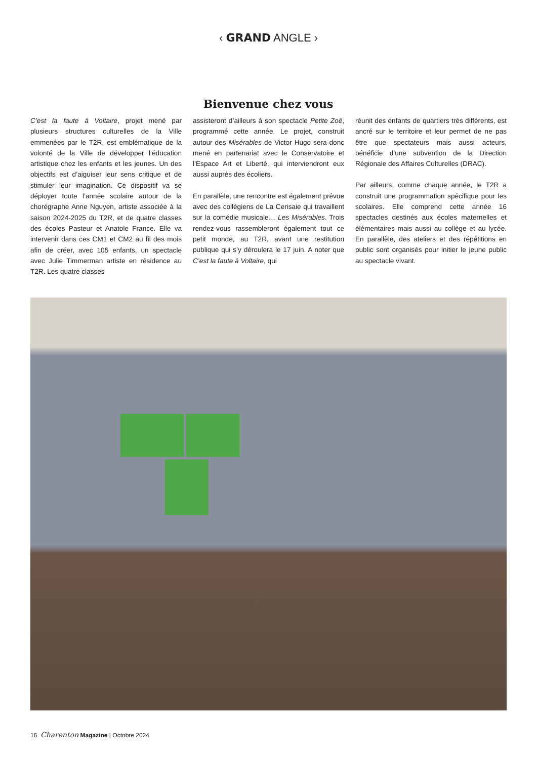‹ GRAND ANGLE ›
Bienvenue chez vous
C’est la faute à Voltaire, projet mené par plusieurs structures culturelles de la Ville emmenées par le T2R, est emblématique de la volonté de la Ville de développer l’éducation artistique chez les enfants et les jeunes. Un des objectifs est d’aiguiser leur sens critique et de stimuler leur imagination. Ce dispositif va se déployer toute l’année scolaire autour de la chorégraphe Anne Nguyen, artiste associée à la saison 2024-2025 du T2R, et de quatre classes des écoles Pasteur et Anatole France. Elle va intervenir dans ces CM1 et CM2 au fil des mois afin de créer, avec 105 enfants, un spectacle avec Julie Timmerman artiste en résidence au T2R. Les quatre classes
assisteront d’ailleurs à son spectacle Petite Zoé, programmé cette année. Le projet, construit autour des Misérables de Victor Hugo sera donc mené en partenariat avec le Conservatoire et l’Espace Art et Liberté, qui interviendront eux aussi auprès des écoliers.
En parallèle, une rencontre est également prévue avec des collégiens de La Cerisaie qui travaillent sur la comédie musicale… Les Misérables. Trois rendez-vous rassembleront également tout ce petit monde, au T2R, avant une restitution publique qui s’y déroulera le 17 juin. A noter que C’est la faute à Voltaire, qui
réunit des enfants de quartiers très différents, est ancré sur le territoire et leur permet de ne pas être que spectateurs mais aussi acteurs, bénéficie d’une subvention de la Direction Régionale des Affaires Culturelles (DRAC).
Par ailleurs, comme chaque année, le T2R a construit une programmation spécifique pour les scolaires. Elle comprend cette année 16 spectacles destinés aux écoles maternelles et élémentaires mais aussi au collège et au lycée. En parallèle, des ateliers et des répétitions en public sont organisés pour initier le jeune public au spectacle vivant.
16 Charenton Magazine | Octobre 2024